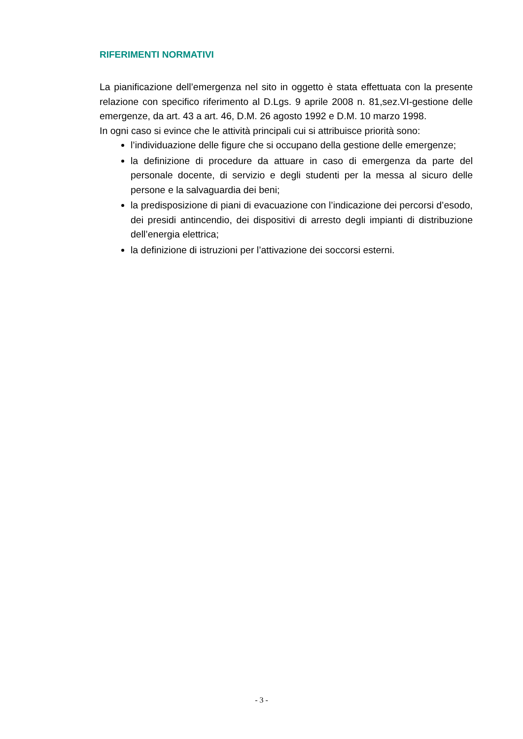RIFERIMENTI NORMATIVI
La pianificazione dell’emergenza nel sito in oggetto è stata effettuata con la presente relazione con specifico riferimento al D.Lgs. 9 aprile 2008 n. 81,sez.VI-gestione delle emergenze, da art. 43 a art. 46, D.M. 26 agosto 1992 e D.M. 10 marzo 1998.
In ogni caso si evince che le attività principali cui si attribuisce priorità sono:
l’individuazione delle figure che si occupano della gestione delle emergenze;
la definizione di procedure da attuare in caso di emergenza da parte del personale docente, di servizio e degli studenti per la messa al sicuro delle persone e la salvaguardia dei beni;
la predisposizione di piani di evacuazione con l’indicazione dei percorsi d’esodo, dei presidi antincendio, dei dispositivi di arresto degli impianti di distribuzione dell’energia elettrica;
la definizione di istruzioni per l’attivazione dei soccorsi esterni.
- 3 -